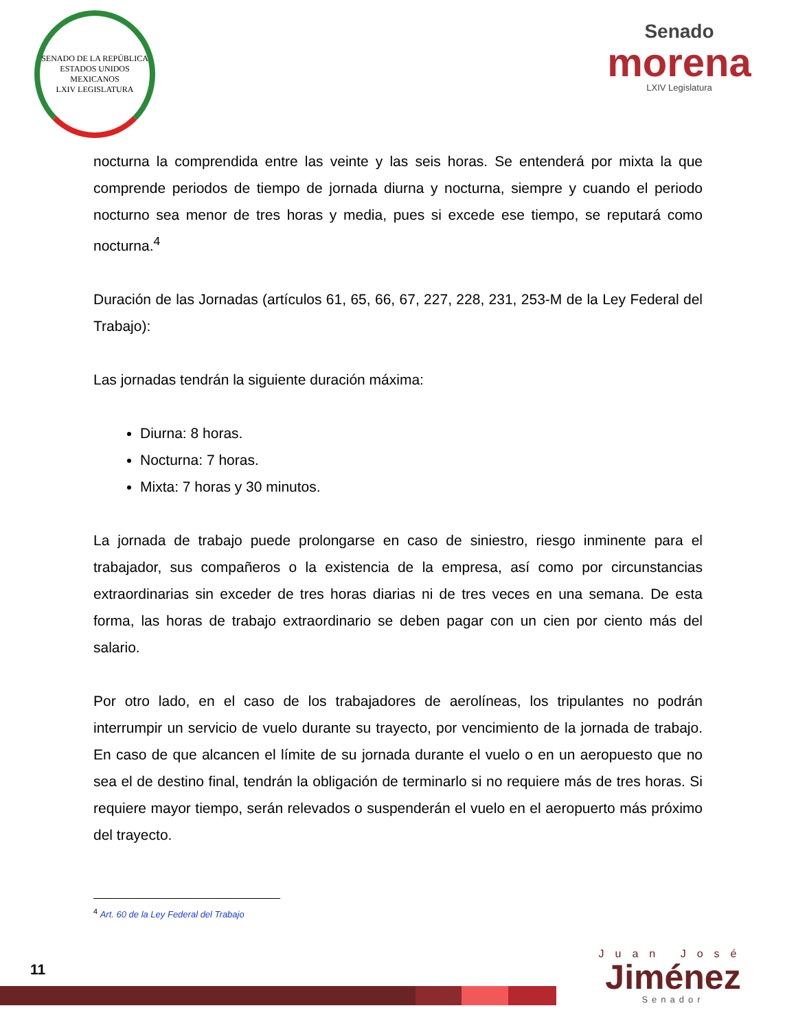SENADO DE LA REPÚBLICA
ESTADOS UNIDOS MEXICANOS
LXIV LEGISLATURA
Senado
morena
LXIV Legislatura
nocturna la comprendida entre las veinte y las seis horas. Se entenderá por mixta la que comprende periodos de tiempo de jornada diurna y nocturna, siempre y cuando el periodo nocturno sea menor de tres horas y media, pues si excede ese tiempo, se reputará como nocturna.<sup>4</sup>
Duración de las Jornadas (artículos 61, 65, 66, 67, 227, 228, 231, 253-M de la Ley Federal del Trabajo):
Las jornadas tendrán la siguiente duración máxima:
Diurna: 8 horas.
Nocturna: 7 horas.
Mixta: 7 horas y 30 minutos.
La jornada de trabajo puede prolongarse en caso de siniestro, riesgo inminente para el trabajador, sus compañeros o la existencia de la empresa, así como por circunstancias extraordinarias sin exceder de tres horas diarias ni de tres veces en una semana. De esta forma, las horas de trabajo extraordinario se deben pagar con un cien por ciento más del salario.
Por otro lado, en el caso de los trabajadores de aerolíneas, los tripulantes no podrán interrumpir un servicio de vuelo durante su trayecto, por vencimiento de la jornada de trabajo. En caso de que alcancen el límite de su jornada durante el vuelo o en un aeropuesto que no sea el de destino final, tendrán la obligación de terminarlo si no requiere más de tres horas. Si requiere mayor tiempo, serán relevados o suspenderán el vuelo en el aeropuerto más próximo del trayecto.
<sup>4</sup> Art. 60 de la Ley Federal del Trabajo
11
Juan José
Jiménez
Senador